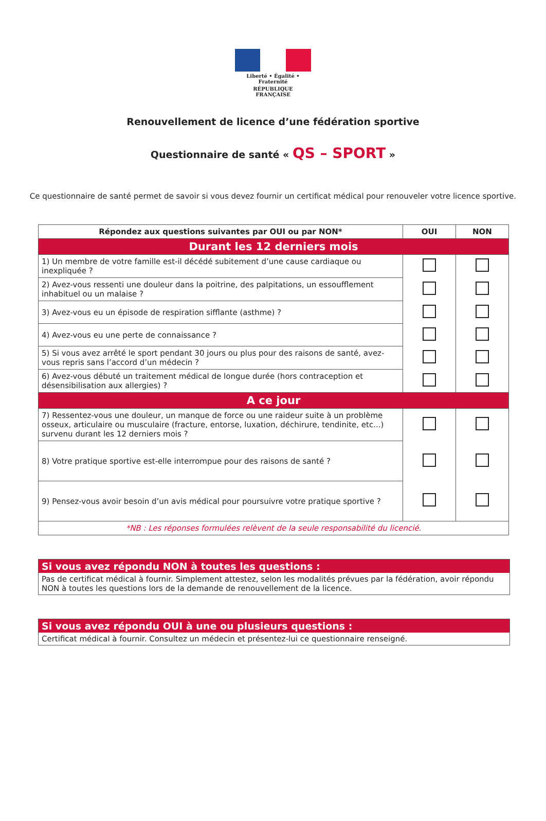Liberté • Égalité • Fraternité
RÉPUBLIQUE FRANÇAISE
Renouvellement de licence d’une fédération sportive
Questionnaire de santé « QS – SPORT »
Ce questionnaire de santé permet de savoir si vous devez fournir un certificat médical pour renouveler votre licence sportive.
| Répondez aux questions suivantes par OUI ou par NON* | OUI | NON |
| --- | --- | --- |
| Durant les 12 derniers mois | | |
| 1) Un membre de votre famille est-il décédé subitement d’une cause cardiaque ou inexpliquée ? | | |
| 2) Avez-vous ressenti une douleur dans la poitrine, des palpitations, un essoufflement inhabituel ou un malaise ? | | |
| 3) Avez-vous eu un épisode de respiration sifflante (asthme) ? | | |
| 4) Avez-vous eu une perte de connaissance ? | | |
| 5) Si vous avez arrêté le sport pendant 30 jours ou plus pour des raisons de santé, avez-vous repris sans l’accord d’un médecin ? | | |
| 6) Avez-vous débuté un traitement médical de longue durée (hors contraception et désensibilisation aux allergies) ? | | |
| A ce jour | | |
| 7) Ressentez-vous une douleur, un manque de force ou une raideur suite à un problème osseux, articulaire ou musculaire (fracture, entorse, luxation, déchirure, tendinite, etc...) survenu durant les 12 derniers mois ? | | |
| 8) Votre pratique sportive est-elle interrompue pour des raisons de santé ? | | |
| 9) Pensez-vous avoir besoin d’un avis médical pour poursuivre votre pratique sportive ? | | |
| *NB : Les réponses formulées relèvent de la seule responsabilité du licencié. | | |
Si vous avez répondu NON à toutes les questions :
Pas de certificat médical à fournir. Simplement attestez, selon les modalités prévues par la fédération, avoir répondu NON à toutes les questions lors de la demande de renouvellement de la licence.
Si vous avez répondu OUI à une ou plusieurs questions :
Certificat médical à fournir. Consultez un médecin et présentez-lui ce questionnaire renseigné.